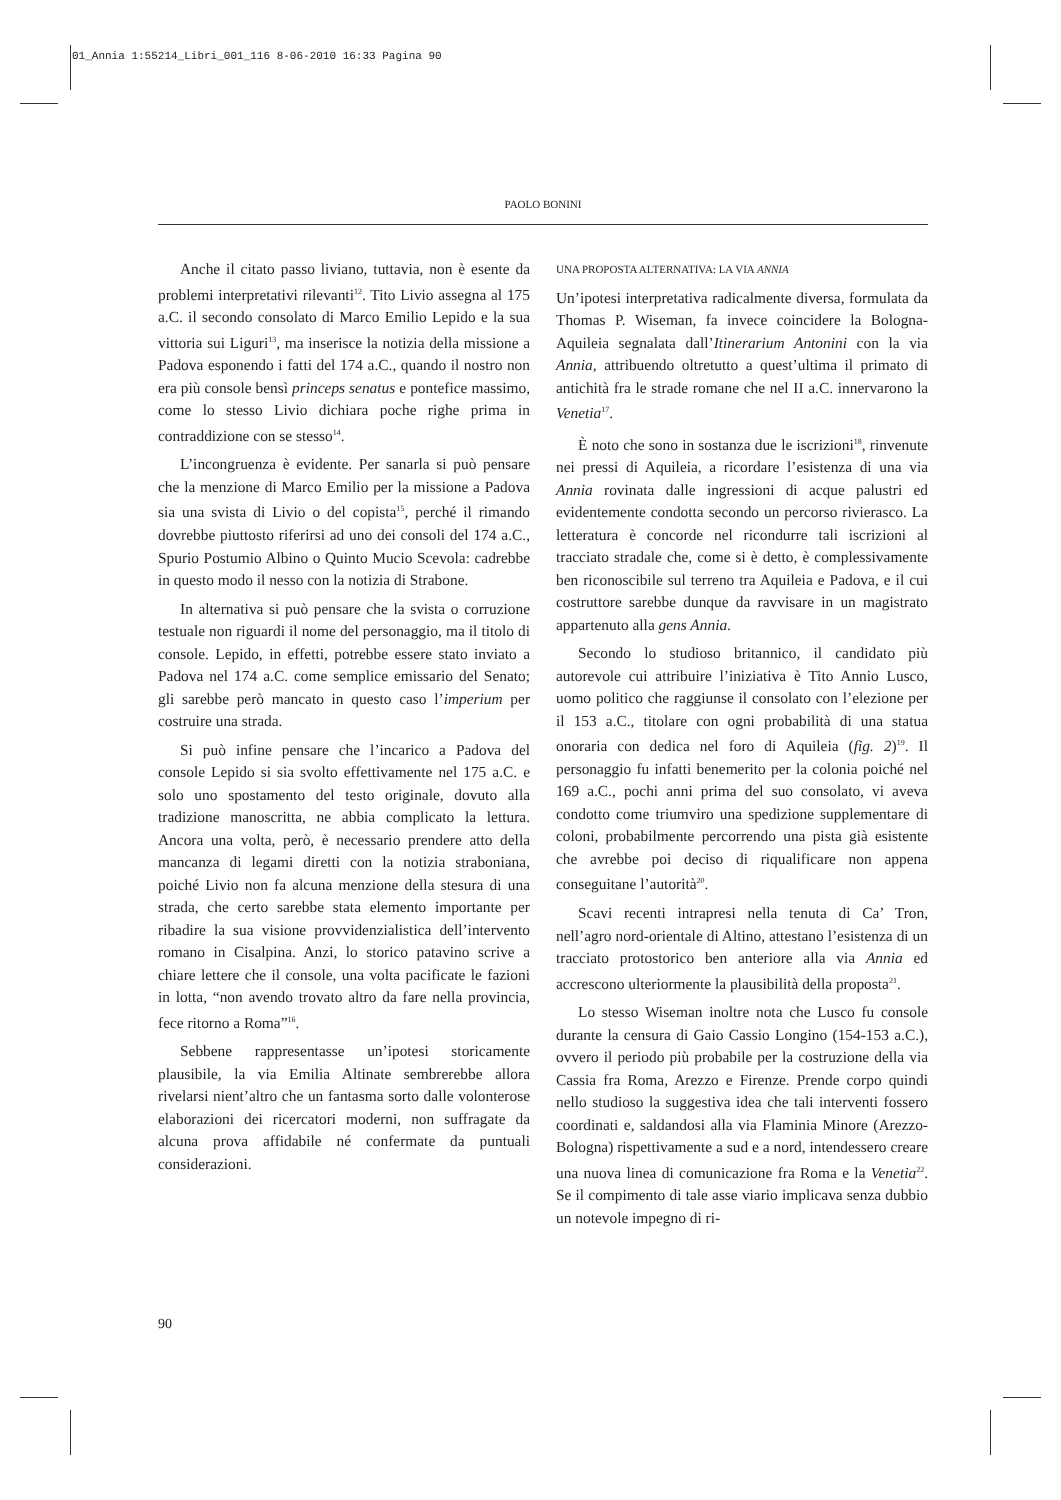01_Annia 1:55214_Libri_001_116 8-06-2010 16:33 Pagina 90
PAOLO BONINI
Anche il citato passo liviano, tuttavia, non è esente da problemi interpretativi rilevanti<sup>12</sup>. Tito Livio assegna al 175 a.C. il secondo consolato di Marco Emilio Lepido e la sua vittoria sui Liguri<sup>13</sup>, ma inserisce la notizia della missione a Padova esponendo i fatti del 174 a.C., quando il nostro non era più console bensì princeps senatus e pontefice massimo, come lo stesso Livio dichiara poche righe prima in contraddizione con se stesso<sup>14</sup>.
L’incongruenza è evidente. Per sanarla si può pensare che la menzione di Marco Emilio per la missione a Padova sia una svista di Livio o del copista<sup>15</sup>, perché il rimando dovrebbe piuttosto riferirsi ad uno dei consoli del 174 a.C., Spurio Postumio Albino o Quinto Mucio Scevola: cadrebbe in questo modo il nesso con la notizia di Strabone.
In alternativa si può pensare che la svista o corruzione testuale non riguardi il nome del personaggio, ma il titolo di console. Lepido, in effetti, potrebbe essere stato inviato a Padova nel 174 a.C. come semplice emissario del Senato; gli sarebbe però mancato in questo caso l’imperium per costruire una strada.
Si può infine pensare che l’incarico a Padova del console Lepido si sia svolto effettivamente nel 175 a.C. e solo uno spostamento del testo originale, dovuto alla tradizione manoscritta, ne abbia complicato la lettura. Ancora una volta, però, è necessario prendere atto della mancanza di legami diretti con la notizia straboniana, poiché Livio non fa alcuna menzione della stesura di una strada, che certo sarebbe stata elemento importante per ribadire la sua visione provvidenzialistica dell’intervento romano in Cisalpina. Anzi, lo storico patavino scrive a chiare lettere che il console, una volta pacificate le fazioni in lotta, “non avendo trovato altro da fare nella provincia, fece ritorno a Roma”<sup>16</sup>.
Sebbene rappresentasse un’ipotesi storicamente plausibile, la via Emilia Altinate sembrerebbe allora rivelarsi nient’altro che un fantasma sorto dalle volonterose elaborazioni dei ricercatori moderni, non suffragate da alcuna prova affidabile né confermate da puntuali considerazioni.
UNA PROPOSTA ALTERNATIVA: LA VIA ANNIA
Un’ipotesi interpretativa radicalmente diversa, formulata da Thomas P. Wiseman, fa invece coincidere la Bologna-Aquileia segnalata dall’Itinerarium Antonini con la via Annia, attribuendo oltretutto a quest’ultima il primato di antichità fra le strade romane che nel II a.C. innervarono la Venetia<sup>17</sup>.
È noto che sono in sostanza due le iscrizioni<sup>18</sup>, rinvenute nei pressi di Aquileia, a ricordare l’esistenza di una via Annia rovinata dalle ingressioni di acque palustri ed evidentemente condotta secondo un percorso rivierasco. La letteratura è concorde nel ricondurre tali iscrizioni al tracciato stradale che, come si è detto, è complessivamente ben riconoscibile sul terreno tra Aquileia e Padova, e il cui costruttore sarebbe dunque da ravvisare in un magistrato appartenuto alla gens Annia.
Secondo lo studioso britannico, il candidato più autorevole cui attribuire l’iniziativa è Tito Annio Lusco, uomo politico che raggiunse il consolato con l’elezione per il 153 a.C., titolare con ogni probabilità di una statua onoraria con dedica nel foro di Aquileia (fig. 2)<sup>19</sup>. Il personaggio fu infatti benemerito per la colonia poiché nel 169 a.C., pochi anni prima del suo consolato, vi aveva condotto come triumviro una spedizione supplementare di coloni, probabilmente percorrendo una pista già esistente che avrebbe poi deciso di riqualificare non appena conseguitane l’autorità<sup>20</sup>.
Scavi recenti intrapresi nella tenuta di Ca’ Tron, nell’agro nord-orientale di Altino, attestano l’esistenza di un tracciato protostorico ben anteriore alla via Annia ed accrescono ulteriormente la plausibilità della proposta<sup>21</sup>.
Lo stesso Wiseman inoltre nota che Lusco fu console durante la censura di Gaio Cassio Longino (154-153 a.C.), ovvero il periodo più probabile per la costruzione della via Cassia fra Roma, Arezzo e Firenze. Prende corpo quindi nello studioso la suggestiva idea che tali interventi fossero coordinati e, saldandosi alla via Flaminia Minore (Arezzo-Bologna) rispettivamente a sud e a nord, intendessero creare una nuova linea di comunicazione fra Roma e la Venetia<sup>22</sup>. Se il compimento di tale asse viario implicava senza dubbio un notevole impegno di ri-
90